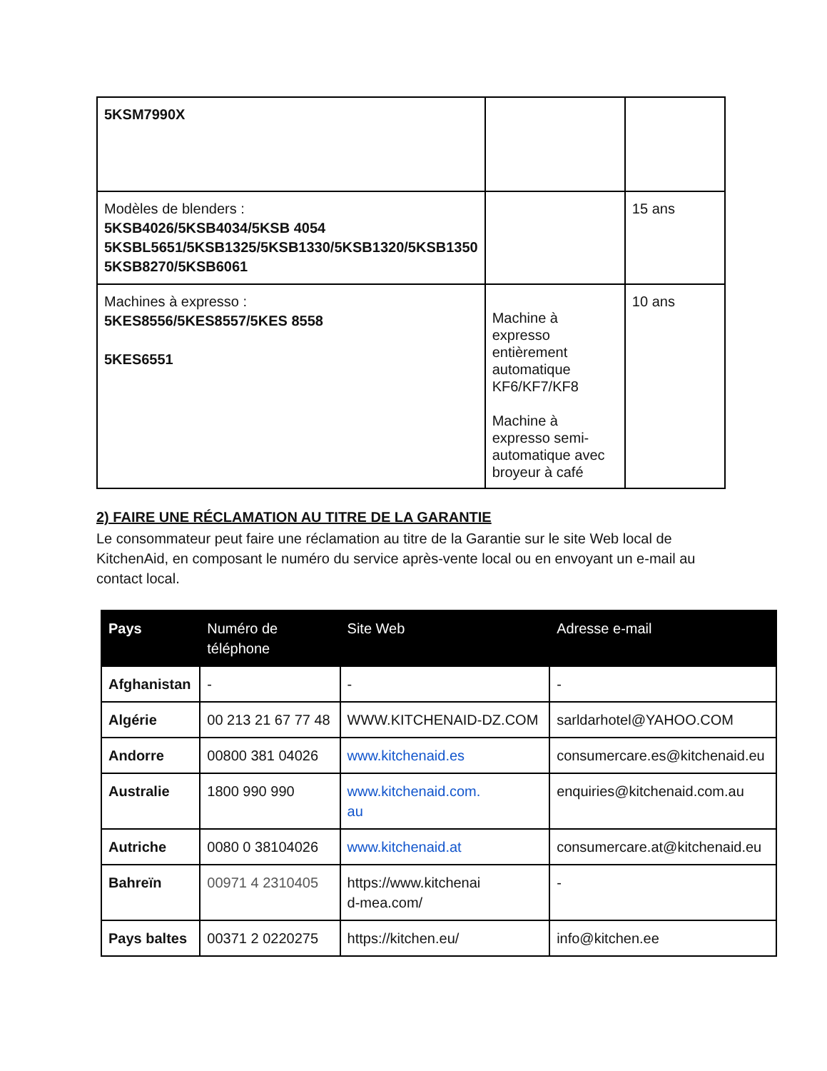| 5KSM7990X | | |
| Modèles de blenders : 5KSB4026/5KSB4034/5KSB 4054 5KSBL5651/5KSB1325/5KSB1330/5KSB1320/5KSB1350 5KSB8270/5KSB6061 | | 15 ans |
| Machines à expresso : 5KES8556/5KES8557/5KES 8558 5KES6551 | Machine à expresso entièrement automatique KF6/KF7/KF8 Machine à expresso semi-automatique avec broyeur à café | 10 ans |
2) FAIRE UNE RÉCLAMATION AU TITRE DE LA GARANTIE
Le consommateur peut faire une réclamation au titre de la Garantie sur le site Web local de KitchenAid, en composant le numéro du service après-vente local ou en envoyant un e-mail au contact local.
| Pays | Numéro de téléphone | Site Web | Adresse e-mail |
| --- | --- | --- | --- |
| Afghanistan | - | - | - |
| Algérie | 00 213 21 67 77 48 | WWW.KITCHENAID-DZ.COM | sarldarhotel@YAHOO.COM |
| Andorre | 00800 381 04026 | www.kitchenaid.es | consumercare.es@kitchenaid.eu |
| Australie | 1800 990 990 | www.kitchenaid.com. au | enquiries@kitchenaid.com.au |
| Autriche | 0080 0 38104026 | www.kitchenaid.at | consumercare.at@kitchenaid.eu |
| Bahreïn | 00971 4 2310405 | https://www.kitchenai d-mea.com/ | - |
| Pays baltes | 00371 2 0220275 | https://kitchen.eu/ | info@kitchen.ee |